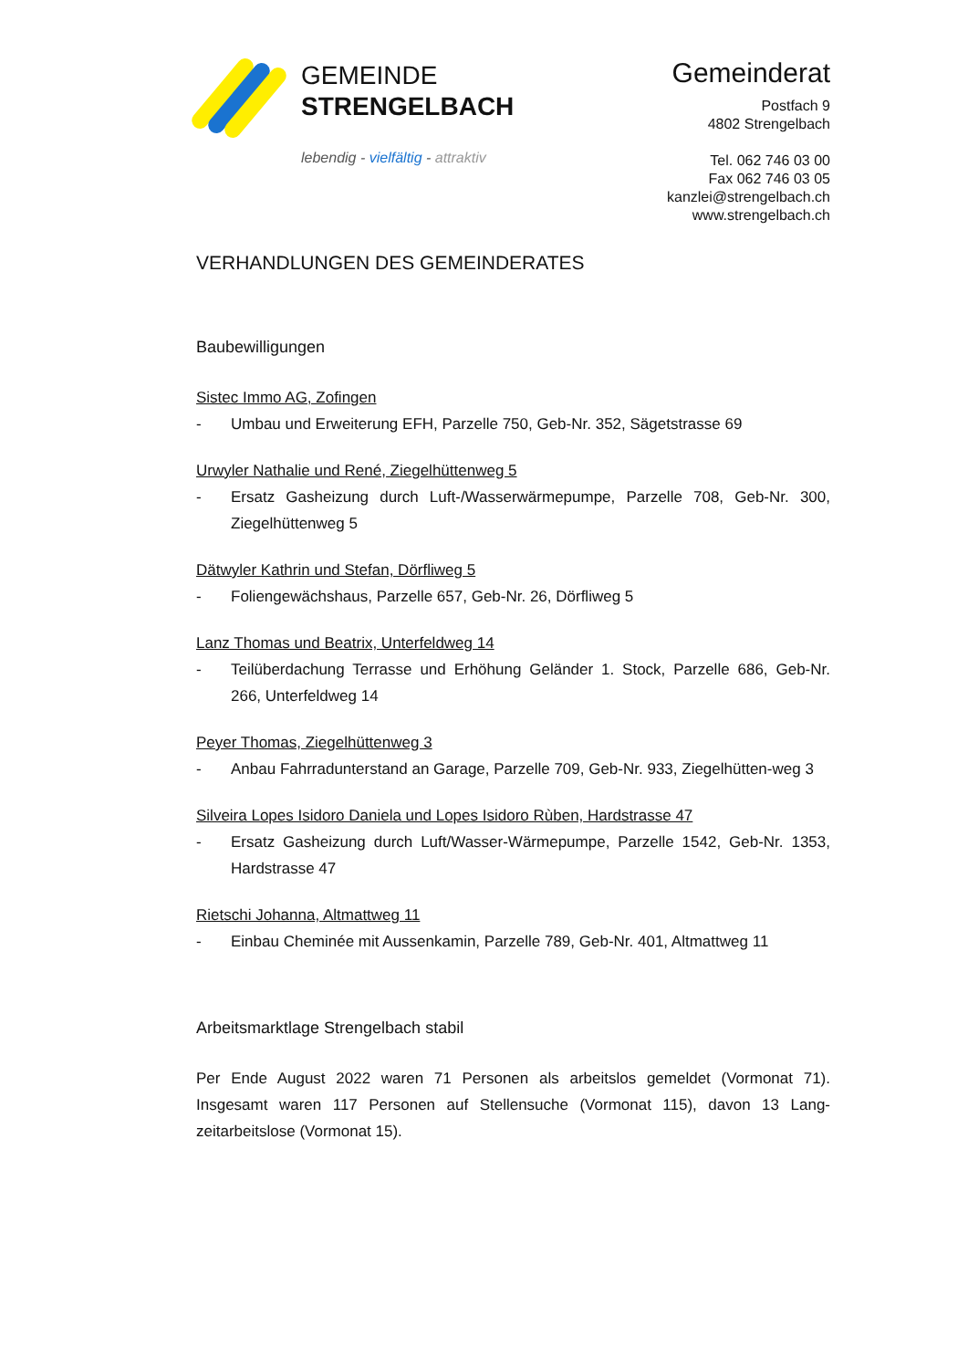GEMEINDE
STRENGELBACH
lebendig - vielfältig - attraktiv
Gemeinderat
Postfach 9
4802 Strengelbach
Tel. 062 746 03 00
Fax 062 746 03 05
kanzlei@strengelbach.ch
www.strengelbach.ch
VERHANDLUNGEN DES GEMEINDERATES
Baubewilligungen
Sistec Immo AG, Zofingen
- Umbau und Erweiterung EFH, Parzelle 750, Geb-Nr. 352, Sägetstrasse 69
Urwyler Nathalie und René, Ziegelhüttenweg 5
- Ersatz Gasheizung durch Luft-/Wasserwärmepumpe, Parzelle 708, Geb-Nr. 300, Ziegelhüttenweg 5
Dätwyler Kathrin und Stefan, Dörfliweg 5
- Foliengewächshaus, Parzelle 657, Geb-Nr. 26, Dörfliweg 5
Lanz Thomas und Beatrix, Unterfeldweg 14
- Teilüberdachung Terrasse und Erhöhung Geländer 1. Stock, Parzelle 686, Geb-Nr. 266, Unterfeldweg 14
Peyer Thomas, Ziegelhüttenweg 3
- Anbau Fahrradunterstand an Garage, Parzelle 709, Geb-Nr. 933, Ziegelhütten-weg 3
Silveira Lopes Isidoro Daniela und Lopes Isidoro Rùben, Hardstrasse 47
- Ersatz Gasheizung durch Luft/Wasser-Wärmepumpe, Parzelle 1542, Geb-Nr. 1353, Hardstrasse 47
Rietschi Johanna, Altmattweg 11
- Einbau Cheminée mit Aussenkamin, Parzelle 789, Geb-Nr. 401, Altmattweg 11
Arbeitsmarktlage Strengelbach stabil
Per Ende August 2022 waren 71 Personen als arbeitslos gemeldet (Vormonat 71). Insgesamt waren 117 Personen auf Stellensuche (Vormonat 115), davon 13 Lang-zeitarbeitslose (Vormonat 15).